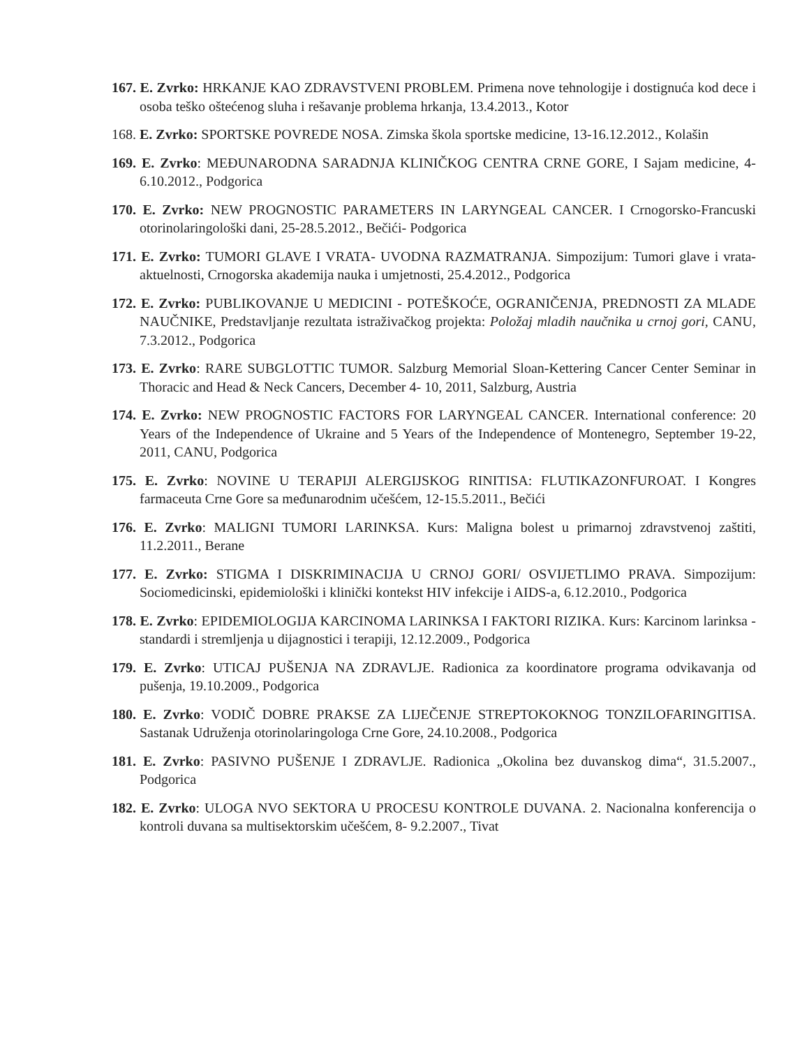167. E. Zvrko: HRKANJE KAO ZDRAVSTVENI PROBLEM. Primena nove tehnologije i dostignuća kod dece i osoba teško oštećenog sluha i rešavanje problema hrkanja, 13.4.2013., Kotor
168. E. Zvrko: SPORTSKE POVREDE NOSA. Zimska škola sportske medicine, 13-16.12.2012., Kolašin
169. E. Zvrko: MEĐUNARODNA SARADNJA KLINIČKOG CENTRA CRNE GORE, I Sajam medicine, 4-6.10.2012., Podgorica
170. E. Zvrko: NEW PROGNOSTIC PARAMETERS IN LARYNGEAL CANCER. I Crnogorsko-Francuski otorinolaringološki dani, 25-28.5.2012., Bečići- Podgorica
171. E. Zvrko: TUMORI GLAVE I VRATA- UVODNA RAZMATRANJA. Simpozijum: Tumori glave i vrata- aktuelnosti, Crnogorska akademija nauka i umjetnosti, 25.4.2012., Podgorica
172. E. Zvrko: PUBLIKOVANJE U MEDICINI - POTEŠKOĆE, OGRANIČENJA, PREDNOSTI ZA MLADE NAUČNIKE, Predstavljanje rezultata istraživačkog projekta: Položaj mladih naučnika u crnoj gori, CANU, 7.3.2012., Podgorica
173. E. Zvrko: RARE SUBGLOTTIC TUMOR. Salzburg Memorial Sloan-Kettering Cancer Center Seminar in Thoracic and Head & Neck Cancers, December 4- 10, 2011, Salzburg, Austria
174. E. Zvrko: NEW PROGNOSTIC FACTORS FOR LARYNGEAL CANCER. International conference: 20 Years of the Independence of Ukraine and 5 Years of the Independence of Montenegro, September 19-22, 2011, CANU, Podgorica
175. E. Zvrko: NOVINE U TERAPIJI ALERGIJSKOG RINITISA: FLUTIKAZONFUROAT. I Kongres farmaceuta Crne Gore sa međunarodnim učešćem, 12-15.5.2011., Bečići
176. E. Zvrko: MALIGNI TUMORI LARINKSA. Kurs: Maligna bolest u primarnoj zdravstvenoj zaštiti, 11.2.2011., Berane
177. E. Zvrko: STIGMA I DISKRIMINACIJA U CRNOJ GORI/ OSVIJETLIMO PRAVA. Simpozijum: Sociomedicinski, epidemiološki i klinički kontekst HIV infekcije i AIDS-a, 6.12.2010., Podgorica
178. E. Zvrko: EPIDEMIOLOGIJA KARCINOMA LARINKSA I FAKTORI RIZIKA. Kurs: Karcinom larinksa - standardi i stremljenja u dijagnostici i terapiji, 12.12.2009., Podgorica
179. E. Zvrko: UTICAJ PUŠENJA NA ZDRAVLJE. Radionica za koordinatore programa odvikavanja od pušenja, 19.10.2009., Podgorica
180. E. Zvrko: VODIČ DOBRE PRAKSE ZA LIJEČENJE STREPTOKOKNOG TONZILOFARINGITISA. Sastanak Udruženja otorinolaringologa Crne Gore, 24.10.2008., Podgorica
181. E. Zvrko: PASIVNO PUŠENJE I ZDRAVLJE. Radionica „Okolina bez duvanskog dima“, 31.5.2007., Podgorica
182. E. Zvrko: ULOGA NVO SEKTORA U PROCESU KONTROLE DUVANA. 2. Nacionalna konferencija o kontroli duvana sa multisektorskim učešćem, 8- 9.2.2007., Tivat